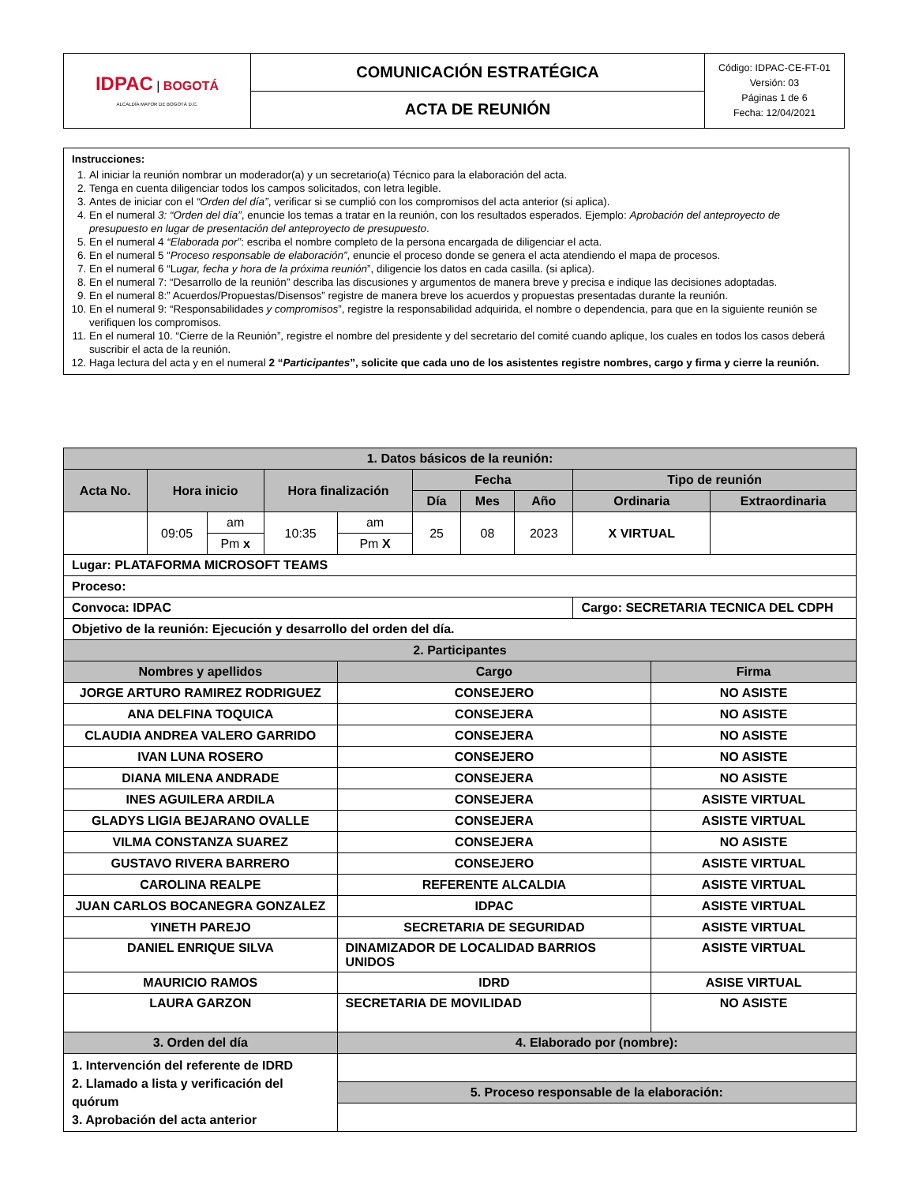| IDPAC / BOGOTÁ ALCALDÍA MAYOR DE BOGOTÁ D.C. | COMUNICACIÓN ESTRATÉGICA | Código: IDPAC-CE-FT-01 Versión: 03 Páginas 1 de 6 Fecha: 12/04/2021 |
| | ACTA DE REUNIÓN | |
Instrucciones:
1. Al iniciar la reunión nombrar un moderador(a) y un secretario(a) Técnico para la elaboración del acta.
2. Tenga en cuenta diligenciar todos los campos solicitados, con letra legible.
3. Antes de iniciar con el “Orden del día”, verificar si se cumplió con los compromisos del acta anterior (si aplica).
4. En el numeral 3: “Orden del día”, enuncie los temas a tratar en la reunión, con los resultados esperados. Ejemplo: Aprobación del anteproyecto de presupuesto en lugar de presentación del anteproyecto de presupuesto.
5. En el numeral 4 “Elaborada por”: escriba el nombre completo de la persona encargada de diligenciar el acta.
6. En el numeral 5 “Proceso responsable de elaboración”, enuncie el proceso donde se genera el acta atendiendo el mapa de procesos.
7. En el numeral 6 “Lugar, fecha y hora de la próxima reunión”, diligencie los datos en cada casilla. (si aplica).
8. En el numeral 7: “Desarrollo de la reunión” describa las discusiones y argumentos de manera breve y precisa e indique las decisiones adoptadas.
9. En el numeral 8:” Acuerdos/Propuestas/Disensos” registre de manera breve los acuerdos y propuestas presentadas durante la reunión.
10. En el numeral 9: “Responsabilidades y compromisos”, registre la responsabilidad adquirida, el nombre o dependencia, para que en la siguiente reunión se verifiquen los compromisos.
11. En el numeral 10. “Cierre de la Reunión”, registre el nombre del presidente y del secretario del comité cuando aplique, los cuales en todos los casos deberá suscribir el acta de la reunión.
12. Haga lectura del acta y en el numeral 2 “Participantes”, solicite que cada uno de los asistentes registre nombres, cargo y firma y cierre la reunión.
| 1. Datos básicos de la reunión: | | | | | | | | | | |
| Acta No. | Hora inicio | | Hora finalización | | Fecha | | | Tipo de reunión | | |
| | | | | | Día | Mes | Año | Ordinaria | | Extraordinaria |
| | 09:05 | am | 10:35 | am | 25 | 08 | 2023 | X VIRTUAL | | |
| | | Pm x | | Pm X | | | | | | |
| Lugar: PLATAFORMA MICROSOFT TEAMS | | | | | | | | | | |
| Proceso: | | | | | | | | | | |
| Convoca: IDPAC | | | | | | | | Cargo: SECRETARIA TECNICA DEL CDPH | | |
| Objetivo de la reunión: Ejecución y desarrollo del orden del día. | | | | | | | | | | |
| 2. Participantes | | | | | | | | | | |
| Nombres y apellidos | | | | Cargo | | | | | Firma | |
| JORGE ARTURO RAMIREZ RODRIGUEZ | | | | CONSEJERO | | | | | NO ASISTE | |
| ANA DELFINA TOQUICA | | | | CONSEJERA | | | | | NO ASISTE | |
| CLAUDIA ANDREA VALERO GARRIDO | | | | CONSEJERA | | | | | NO ASISTE | |
| IVAN LUNA ROSERO | | | | CONSEJERO | | | | | NO ASISTE | |
| DIANA MILENA ANDRADE | | | | CONSEJERA | | | | | NO ASISTE | |
| INES AGUILERA ARDILA | | | | CONSEJERA | | | | | ASISTE VIRTUAL | |
| GLADYS LIGIA BEJARANO OVALLE | | | | CONSEJERA | | | | | ASISTE VIRTUAL | |
| VILMA CONSTANZA SUAREZ | | | | CONSEJERA | | | | | NO ASISTE | |
| GUSTAVO RIVERA BARRERO | | | | CONSEJERO | | | | | ASISTE VIRTUAL | |
| CAROLINA REALPE | | | | REFERENTE ALCALDIA | | | | | ASISTE VIRTUAL | |
| JUAN CARLOS BOCANEGRA GONZALEZ | | | | IDPAC | | | | | ASISTE VIRTUAL | |
| YINETH PAREJO | | | | SECRETARIA DE SEGURIDAD | | | | | ASISTE VIRTUAL | |
| DANIEL ENRIQUE SILVA | | | | DINAMIZADOR DE LOCALIDAD BARRIOS UNIDOS | | | | | ASISTE VIRTUAL | |
| MAURICIO RAMOS | | | | IDRD | | | | | ASISE VIRTUAL | |
| LAURA GARZON | | | | SECRETARIA DE MOVILIDAD | | | | | NO ASISTE | |
| 3. Orden del día | | | | 4. Elaborado por (nombre): | | | | | | |
| 1. Intervención del referente de IDRD 2. Llamado a lista y verificación del quórum 3. Aprobación del acta anterior | | | | | | | | | | |
| | | | | 5. Proceso responsable de la elaboración: | | | | | | |